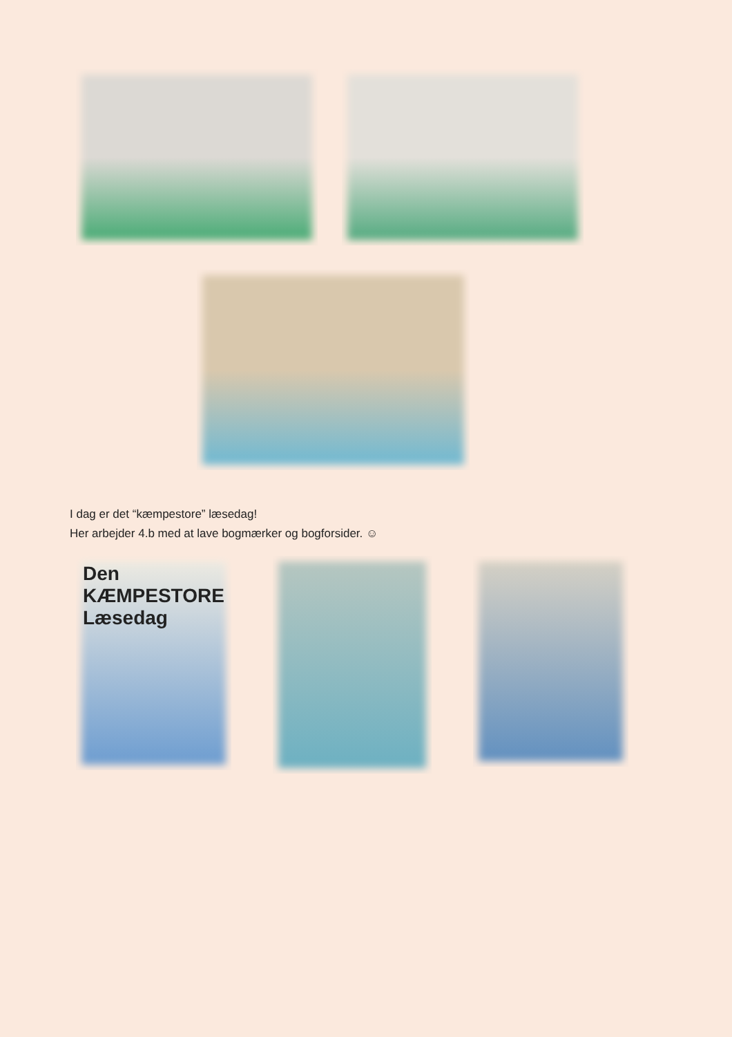I dag er det “kæmpestore” læsedag!
Her arbejder 4.b med at lave bogmærker og bogforsider. ☺
Den
KÆMPESTORE
Læsedag